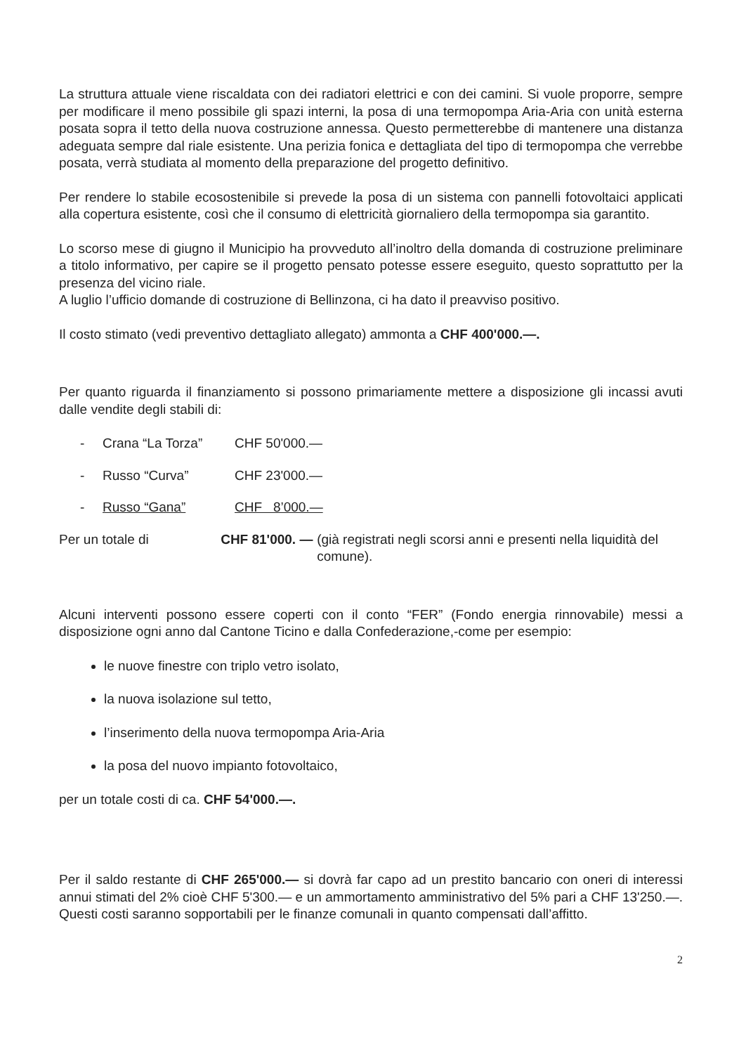La struttura attuale viene riscaldata con dei radiatori elettrici e con dei camini. Si vuole proporre, sempre per modificare il meno possibile gli spazi interni, la posa di una termopompa Aria-Aria con unità esterna posata sopra il tetto della nuova costruzione annessa. Questo permetterebbe di mantenere una distanza adeguata sempre dal riale esistente. Una perizia fonica e dettagliata del tipo di termopompa che verrebbe posata, verrà studiata al momento della preparazione del progetto definitivo.
Per rendere lo stabile ecosostenibile si prevede la posa di un sistema con pannelli fotovoltaici applicati alla copertura esistente, così che il consumo di elettricità giornaliero della termopompa sia garantito.
Lo scorso mese di giugno il Municipio ha provveduto all’inoltro della domanda di costruzione preliminare a titolo informativo, per capire se il progetto pensato potesse essere eseguito, questo soprattutto per la presenza del vicino riale.
A luglio l’ufficio domande di costruzione di Bellinzona, ci ha dato il preavviso positivo.
Il costo stimato (vedi preventivo dettagliato allegato) ammonta a CHF 400'000.—.
Per quanto riguarda il finanziamento si possono primariamente mettere a disposizione gli incassi avuti dalle vendite degli stabili di:
- Crana “La Torza” CHF 50'000.—
- Russo “Curva” CHF 23'000.—
- Russo “Gana” CHF 8’000.—
Per un totale di CHF 81'000. — (già registrati negli scorsi anni e presenti nella liquidità del comune).
Alcuni interventi possono essere coperti con il conto “FER” (Fondo energia rinnovabile) messi a disposizione ogni anno dal Cantone Ticino e dalla Confederazione,-come per esempio:
le nuove finestre con triplo vetro isolato,
la nuova isolazione sul tetto,
l’inserimento della nuova termopompa Aria-Aria
la posa del nuovo impianto fotovoltaico,
per un totale costi di ca. CHF 54'000.—.
Per il saldo restante di CHF 265'000.— si dovrà far capo ad un prestito bancario con oneri di interessi annui stimati del 2% cioè CHF 5'300.— e un ammortamento amministrativo del 5% pari a CHF 13'250.—. Questi costi saranno sopportabili per le finanze comunali in quanto compensati dall’affitto.
2